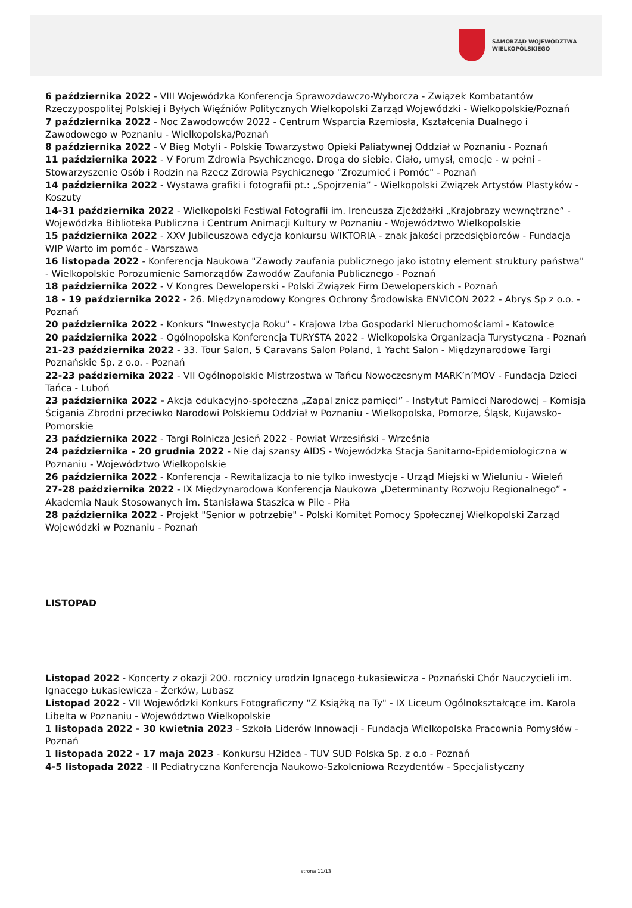SAMORZĄD WOJEWÓDZTWA
WIELKOPOLSKIEGO
6 października 2022 - VIII Wojewódzka Konferencja Sprawozdawczo-Wyborcza - Związek Kombatantów Rzeczypospolitej Polskiej i Byłych Więźniów Politycznych Wielkopolski Zarząd Wojewódzki - Wielkopolskie/Poznań
7 października 2022 - Noc Zawodowców 2022 - Centrum Wsparcia Rzemiosła, Kształcenia Dualnego i Zawodowego w Poznaniu - Wielkopolska/Poznań
8 października 2022 - V Bieg Motyli - Polskie Towarzystwo Opieki Paliatywnej Oddział w Poznaniu - Poznań
11 października 2022 - V Forum Zdrowia Psychicznego. Droga do siebie. Ciało, umysł, emocje - w pełni - Stowarzyszenie Osób i Rodzin na Rzecz Zdrowia Psychicznego "Zrozumieć i Pomóc" - Poznań
14 października 2022 - Wystawa grafiki i fotografii pt.: „Spojrzenia” - Wielkopolski Związek Artystów Plastyków - Koszuty
14-31 października 2022 - Wielkopolski Festiwal Fotografii im. Ireneusza Zjeżdżałki „Krajobrazy wewnętrzne” - Wojewódzka Biblioteka Publiczna i Centrum Animacji Kultury w Poznaniu - Województwo Wielkopolskie
15 października 2022 - XXV Jubileuszowa edycja konkursu WIKTORIA - znak jakości przedsiębiorców - Fundacja WIP Warto im pomóc - Warszawa
16 listopada 2022 - Konferencja Naukowa "Zawody zaufania publicznego jako istotny element struktury państwa" - Wielkopolskie Porozumienie Samorządów Zawodów Zaufania Publicznego - Poznań
18 października 2022 - V Kongres Deweloperski - Polski Związek Firm Deweloperskich - Poznań
18 - 19 października 2022 - 26. Międzynarodowy Kongres Ochrony Środowiska ENVICON 2022 - Abrys Sp z o.o. - Poznań
20 października 2022 - Konkurs "Inwestycja Roku" - Krajowa Izba Gospodarki Nieruchomościami - Katowice
20 października 2022 - Ogólnopolska Konferencja TURYSTA 2022 - Wielkopolska Organizacja Turystyczna - Poznań
21-23 października 2022 - 33. Tour Salon, 5 Caravans Salon Poland, 1 Yacht Salon - Międzynarodowe Targi Poznańskie Sp. z o.o. - Poznań
22-23 października 2022 - VII Ogólnopolskie Mistrzostwa w Tańcu Nowoczesnym MARK’n’MOV - Fundacja Dzieci Tańca - Luboń
23 października 2022 - Akcja edukacyjno-społeczna „Zapal znicz pamięci” - Instytut Pamięci Narodowej – Komisja Ścigania Zbrodni przeciwko Narodowi Polskiemu Oddział w Poznaniu - Wielkopolska, Pomorze, Śląsk, Kujawsko-Pomorskie
23 października 2022 - Targi Rolnicza Jesień 2022 - Powiat Wrzesiński - Września
24 października - 20 grudnia 2022 - Nie daj szansy AIDS - Wojewódzka Stacja Sanitarno-Epidemiologiczna w Poznaniu - Województwo Wielkopolskie
26 października 2022 - Konferencja - Rewitalizacja to nie tylko inwestycje - Urząd Miejski w Wieluniu - Wieleń
27-28 października 2022 - IX Międzynarodowa Konferencja Naukowa „Determinanty Rozwoju Regionalnego” - Akademia Nauk Stosowanych im. Stanisława Staszica w Pile - Piła
28 października 2022 - Projekt "Senior w potrzebie" - Polski Komitet Pomocy Społecznej Wielkopolski Zarząd Wojewódzki w Poznaniu - Poznań
LISTOPAD
Listopad 2022 - Koncerty z okazji 200. rocznicy urodzin Ignacego Łukasiewicza - Poznański Chór Nauczycieli im. Ignacego Łukasiewicza - Żerków, Lubasz
Listopad 2022 - VII Wojewódzki Konkurs Fotograficzny "Z Książką na Ty" - IX Liceum Ogólnokształcące im. Karola Libelta w Poznaniu - Województwo Wielkopolskie
1 listopada 2022 - 30 kwietnia 2023 - Szkoła Liderów Innowacji - Fundacja Wielkopolska Pracownia Pomysłów - Poznań
1 listopada 2022 - 17 maja 2023 - Konkursu H2idea - TUV SUD Polska Sp. z o.o - Poznań
4-5 listopada 2022 - II Pediatryczna Konferencja Naukowo-Szkoleniowa Rezydentów - Specjalistyczny
strona 11/13